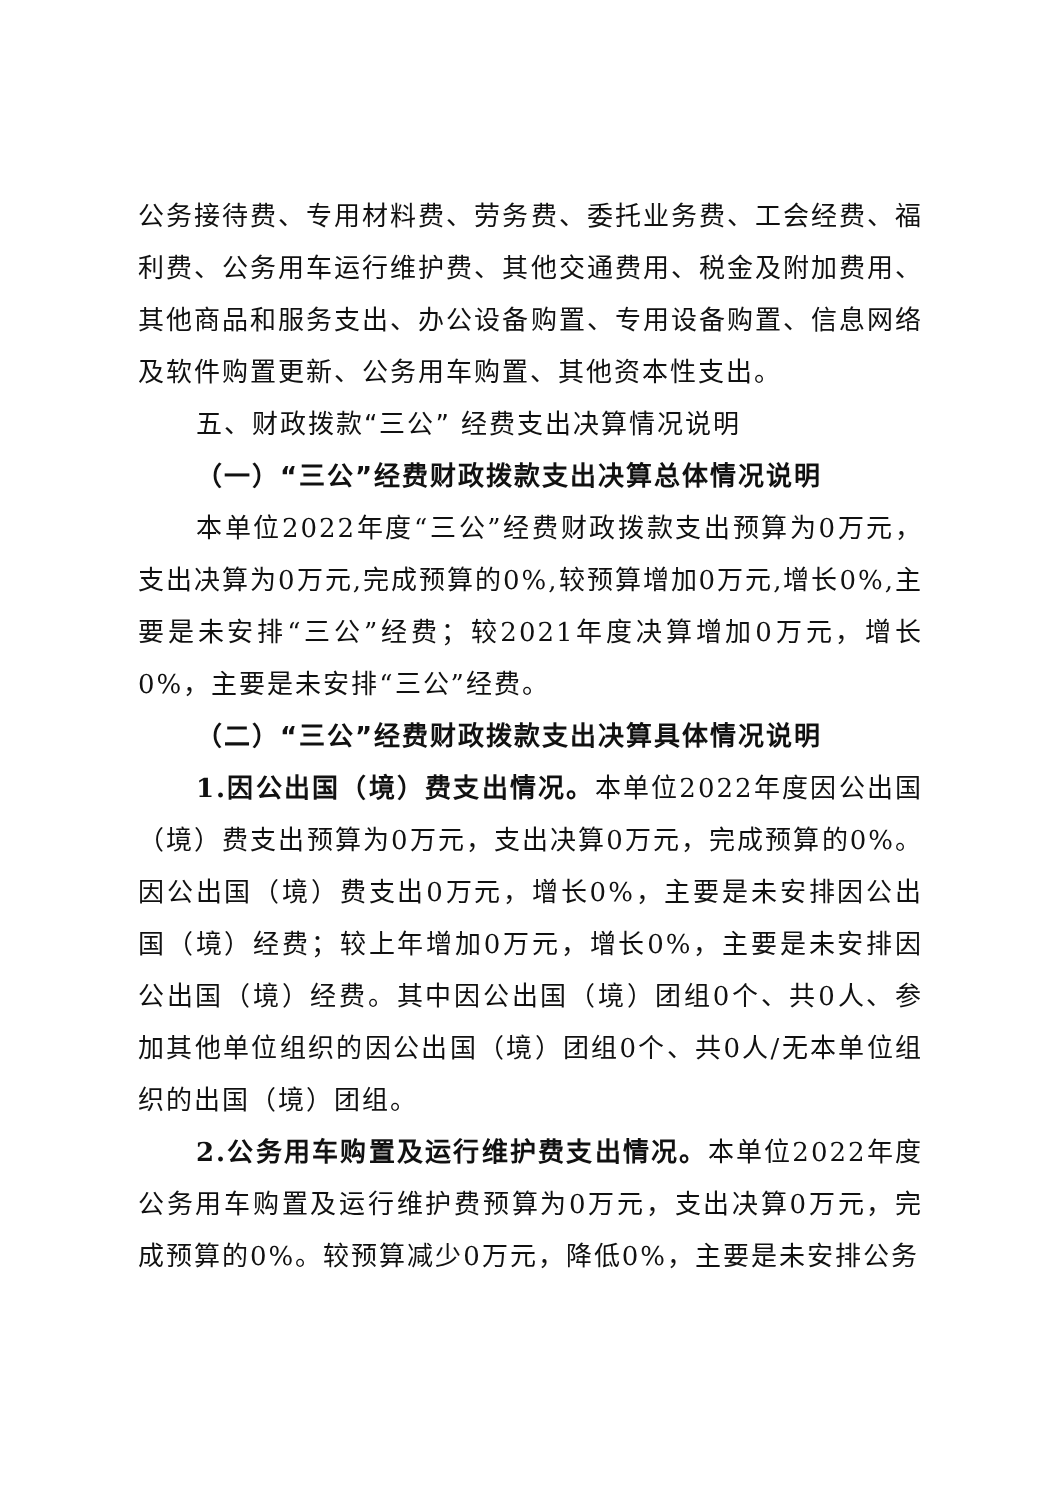公务接待费、专用材料费、劳务费、委托业务费、工会经费、福利费、公务用车运行维护费、其他交通费用、税金及附加费用、其他商品和服务支出、办公设备购置、专用设备购置、信息网络及软件购置更新、公务用车购置、其他资本性支出。
五、财政拨款“三公” 经费支出决算情况说明
（一）“三公”经费财政拨款支出决算总体情况说明
本单位2022年度“三公”经费财政拨款支出预算为0万元，支出决算为0万元,完成预算的0%,较预算增加0万元,增长0%,主要是未安排“三公”经费；较2021年度决算增加0万元，增长0%，主要是未安排“三公”经费。
（二）“三公”经费财政拨款支出决算具体情况说明
1.因公出国（境）费支出情况。本单位2022年度因公出国（境）费支出预算为0万元，支出决算0万元，完成预算的0%。因公出国（境）费支出0万元，增长0%，主要是未安排因公出国（境）经费；较上年增加0万元，增长0%，主要是未安排因公出国（境）经费。其中因公出国（境）团组0个、共0人、参加其他单位组织的因公出国（境）团组0个、共0人/无本单位组织的出国（境）团组。
2.公务用车购置及运行维护费支出情况。本单位2022年度公务用车购置及运行维护费预算为0万元，支出决算0万元，完成预算的0%。较预算减少0万元，降低0%，主要是未安排公务